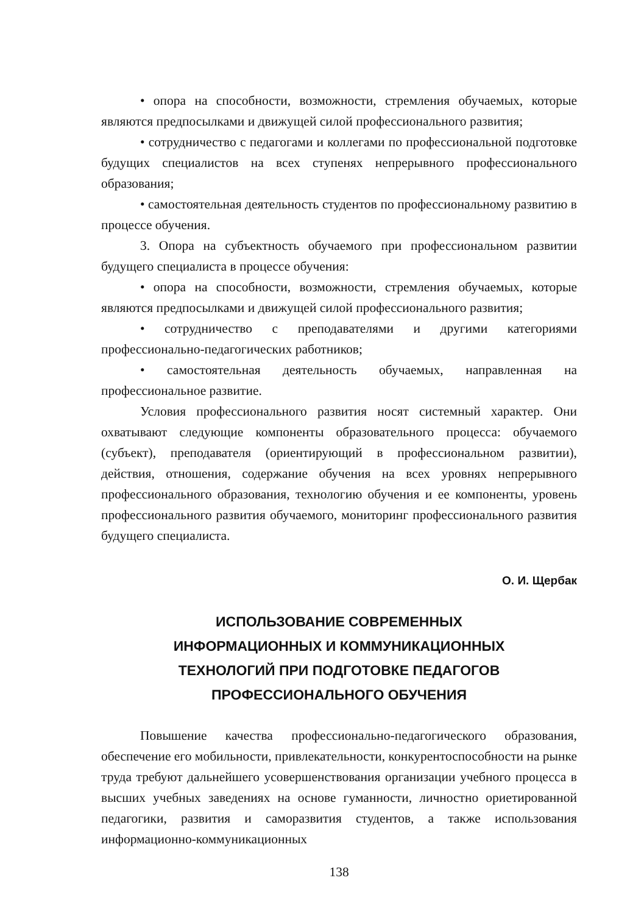• опора на способности, возможности, стремления обучаемых, которые являются предпосылками и движущей силой профессионального развития;
• сотрудничество с педагогами и коллегами по профессиональной подготовке будущих специалистов на всех ступенях непрерывного профессионального образования;
• самостоятельная деятельность студентов по профессиональному развитию в процессе обучения.
3. Опора на субъектность обучаемого при профессиональном развитии будущего специалиста в процессе обучения:
• опора на способности, возможности, стремления обучаемых, которые являются предпосылками и движущей силой профессионального развития;
• сотрудничество с преподавателями и другими категориями профессионально-педагогических работников;
• самостоятельная деятельность обучаемых, направленная на профессиональное развитие.
Условия профессионального развития носят системный характер. Они охватывают следующие компоненты образовательного процесса: обучаемого (субъект), преподавателя (ориентирующий в профессиональном развитии), действия, отношения, содержание обучения на всех уровнях непрерывного профессионального образования, технологию обучения и ее компоненты, уровень профессионального развития обучаемого, мониторинг профессионального развития будущего специалиста.
О. И. Щербак
ИСПОЛЬЗОВАНИЕ СОВРЕМЕННЫХ
ИНФОРМАЦИОННЫХ И КОММУНИКАЦИОННЫХ
ТЕХНОЛОГИЙ ПРИ ПОДГОТОВКЕ ПЕДАГОГОВ
ПРОФЕССИОНАЛЬНОГО ОБУЧЕНИЯ
Повышение качества профессионально-педагогического образования, обеспечение его мобильности, привлекательности, конкурентоспособности на рынке труда требуют дальнейшего усовершенствования организации учебного процесса в высших учебных заведениях на основе гуманности, личностно ориетированной педагогики, развития и саморазвития студентов, а также использования информационно-коммуникационных
138